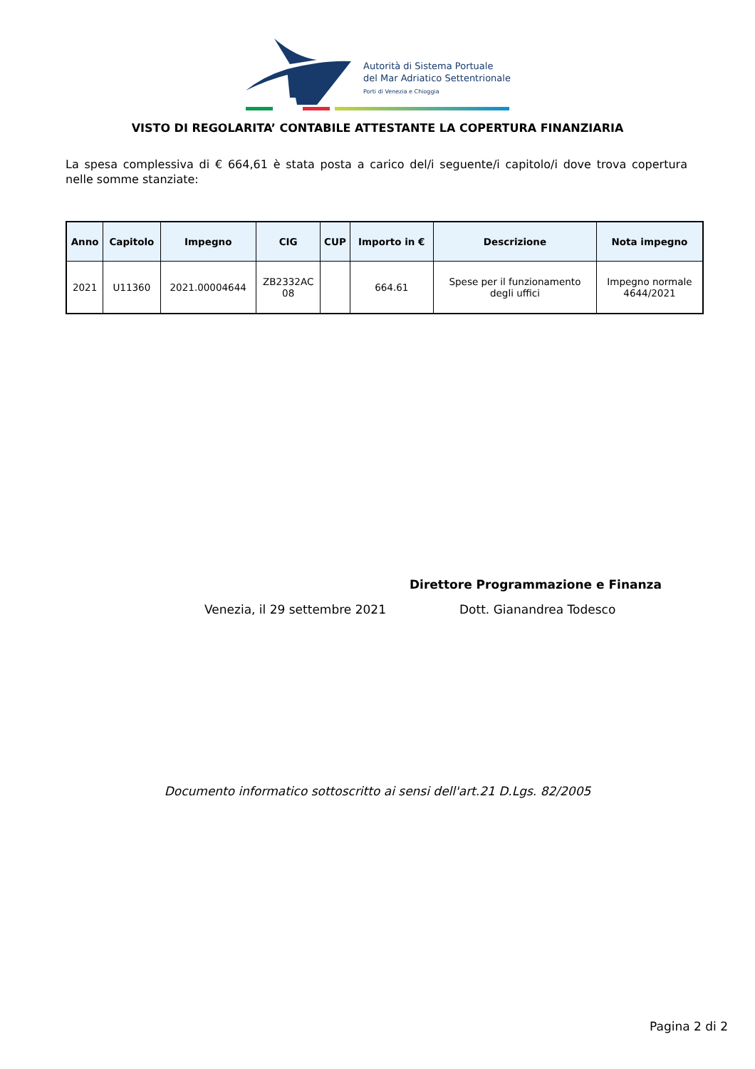Autorità di Sistema Portuale
del Mar Adriatico Settentrionale
Porti di Venezia e Chioggia
VISTO DI REGOLARITA’ CONTABILE ATTESTANTE LA COPERTURA FINANZIARIA
La spesa complessiva di € 664,61 è stata posta a carico del/i seguente/i capitolo/i dove trova copertura nelle somme stanziate:
| Anno | Capitolo | Impegno | CIG | CUP | Importo in € | Descrizione | Nota impegno |
| --- | --- | --- | --- | --- | --- | --- | --- |
| 2021 | U11360 | 2021.00004644 | ZB2332AC 08 | | 664.61 | Spese per il funzionamento degli uffici | Impegno normale 4644/2021 |
Direttore Programmazione e Finanza
Venezia, il 29 settembre 2021 Dott. Gianandrea Todesco
Documento informatico sottoscritto ai sensi dell'art.21 D.Lgs. 82/2005
Pagina 2 di 2